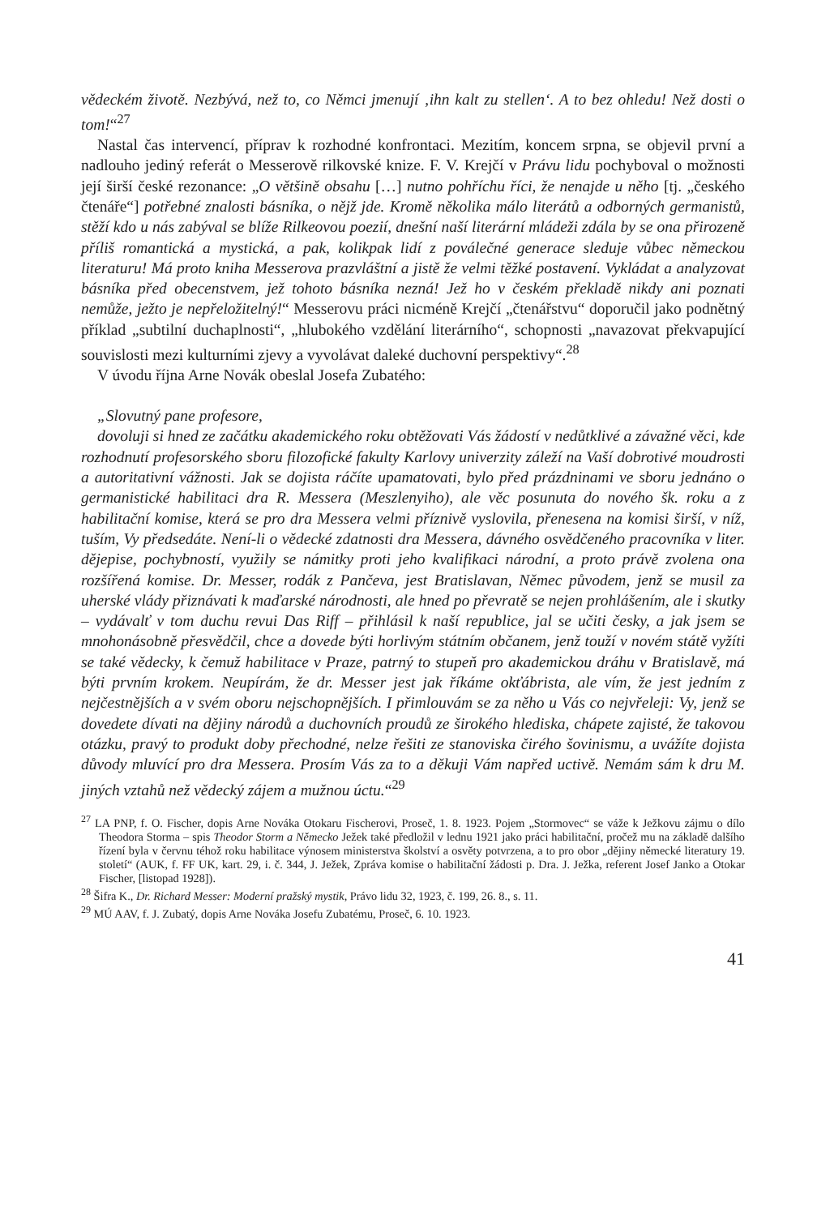vědeckém životě. Nezbývá, než to, co Němci jmenují ‚ihn kalt zu stellen‘. A to bez ohledu! Než dosti o tom!“<sup>27</sup>
Nastal čas intervencí, příprav k rozhodné konfrontaci. Mezitím, koncem srpna, se objevil první a nadlouho jediný referát o Messerově rilkovské knize. F. V. Krejčí v Právu lidu pochyboval o možnosti její širší české rezonance: „O většině obsahu […] nutno pohříchu říci, že nenajde u něho [tj. „českého čtenáře“] potřebné znalosti básníka, o nějž jde. Kromě několika málo literátů a odborných germanistů, stěží kdo u nás zabýval se blíže Rilkeovou poezií, dnešní naší literární mládeži zdála by se ona přirozeně příliš romantická a mystická, a pak, kolikpak lidí z poválečné generace sleduje vůbec německou literaturu! Má proto kniha Messerova prazvláštní a jistě že velmi těžké postavení. Vykládat a analyzovat básníka před obecenstvem, jež tohoto básníka nezná! Jež ho v českém překladě nikdy ani poznati nemůže, ježto je nepřeložitelný!“ Messerovu práci nicméně Krejčí „čtenářstvu“ doporučil jako podnětný příklad „subtilní duchaplnosti“, „hlubokého vzdělání literárního“, schopnosti „navazovat překvapující souvislosti mezi kulturními zjevy a vyvolávat daleké duchovní perspektivy“.<sup>28</sup>
V úvodu října Arne Novák obeslal Josefa Zubatého:
„Slovutný pane profesore,
dovoluji si hned ze začátku akademického roku obtěžovati Vás žádostí v nedůtklivé a závažné věci, kde rozhodnutí profesorského sboru filozofické fakulty Karlovy univerzity záleží na Vaší dobrotivé moudrosti a autoritativní vážnosti. Jak se dojista ráčíte upamatovati, bylo před prázdninami ve sboru jednáno o germanistické habilitaci dra R. Messera (Meszlenyiho), ale věc posunuta do nového šk. roku a z habilitační komise, která se pro dra Messera velmi příznivě vyslovila, přenesena na komisi širší, v níž, tuším, Vy předsedáte. Není-li o vědecké zdatnosti dra Messera, dávného osvědčeného pracovníka v liter. dějepise, pochybností, využily se námitky proti jeho kvalifikaci národní, a proto právě zvolena ona rozšířená komise. Dr. Messer, rodák z Pančeva, jest Bratislavan, Němec původem, jenž se musil za uherské vlády přiznávati k maďarské národnosti, ale hned po převratě se nejen prohlášením, ale i skutky – vydávalť v tom duchu revui Das Riff – přihlásil k naší republice, jal se učiti česky, a jak jsem se mnohonásobně přesvědčil, chce a dovede býti horlivým státním občanem, jenž touží v novém státě vyžíti se také vědecky, k čemuž habilitace v Praze, patrný to stupeň pro akademickou dráhu v Bratislavě, má býti prvním krokem. Neupírám, že dr. Messer jest jak říkáme okťábrista, ale vím, že jest jedním z nejčestnějších a v svém oboru nejschopnějších. I přimlouvám se za něho u Vás co nejvřeleji: Vy, jenž se dovedete dívati na dějiny národů a duchovních proudů ze širokého hlediska, chápete zajisté, že takovou otázku, pravý to produkt doby přechodné, nelze řešiti ze stanoviska čirého šovinismu, a uvážíte dojista důvody mluvící pro dra Messera. Prosím Vás za to a děkuji Vám napřed uctivě. Nemám sám k dru M. jiných vztahů než vědecký zájem a mužnou úctu.“<sup>29</sup>
<sup>27</sup> LA PNP, f. O. Fischer, dopis Arne Nováka Otokaru Fischerovi, Proseč, 1. 8. 1923. Pojem „Stormovec“ se váže k Ježkovu zájmu o dílo Theodora Storma – spis Theodor Storm a Německo Ježek také předložil v lednu 1921 jako práci habilitační, pročež mu na základě dalšího řízení byla v červnu téhož roku habilitace výnosem ministerstva školství a osvěty potvrzena, a to pro obor „dějiny německé literatury 19. století“ (AUK, f. FF UK, kart. 29, i. č. 344, J. Ježek, Zpráva komise o habilitační žádosti p. Dra. J. Ježka, referent Josef Janko a Otokar Fischer, [listopad 1928]).
<sup>28</sup> Šifra K., Dr. Richard Messer: Moderní pražský mystik, Právo lidu 32, 1923, č. 199, 26. 8., s. 11.
<sup>29</sup> MÚ AAV, f. J. Zubatý, dopis Arne Nováka Josefu Zubatému, Proseč, 6. 10. 1923.
41